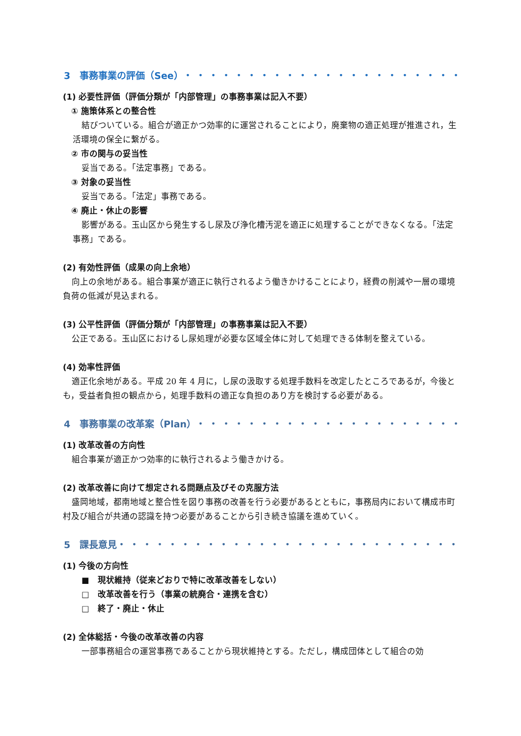3　事務事業の評価（See）・・・・・・・・・・・・・・・・・・・・・・・・・・・・・
(1) 必要性評価（評価分類が「内部管理」の事務事業は記入不要）
① 施策体系との整合性
結びついている。組合が適正かつ効率的に運営されることにより，廃棄物の適正処理が推進され，生活環境の保全に繋がる。
② 市の関与の妥当性
妥当である。「法定事務」である。
③ 対象の妥当性
妥当である。「法定」事務である。
④ 廃止・休止の影響
影響がある。玉山区から発生するし尿及び浄化槽汚泥を適正に処理することができなくなる。「法定事務」である。
(2) 有効性評価（成果の向上余地）
向上の余地がある。組合事業が適正に執行されるよう働きかけることにより，経費の削減や一層の環境負荷の低減が見込まれる。
(3) 公平性評価（評価分類が「内部管理」の事務事業は記入不要）
公正である。玉山区におけるし尿処理が必要な区域全体に対して処理できる体制を整えている。
(4) 効率性評価
適正化余地がある。平成 20 年 4 月に，し尿の汲取する処理手数料を改定したところであるが，今後とも，受益者負担の観点から，処理手数料の適正な負担のあり方を検討する必要がある。
4　事務事業の改革案（Plan）・・・・・・・・・・・・・・・・・・・・・・・・・・・
(1) 改革改善の方向性
組合事業が適正かつ効率的に執行されるよう働きかける。
(2) 改革改善に向けて想定される問題点及びその克服方法
盛岡地域，都南地域と整合性を図り事務の改善を行う必要があるとともに，事務局内において構成市町村及び組合が共通の認識を持つ必要があることから引き続き協議を進めていく。
5　課長意見・・・・・・・・・・・・・・・・・・・・・・・・・・・・・・・・・・・
(1) 今後の方向性
■　現状維持（従来どおりで特に改革改善をしない）
□　改革改善を行う（事業の統廃合・連携を含む）
□　終了・廃止・休止
(2) 全体総括・今後の改革改善の内容
一部事務組合の運営事務であることから現状維持とする。ただし，構成団体として組合の効